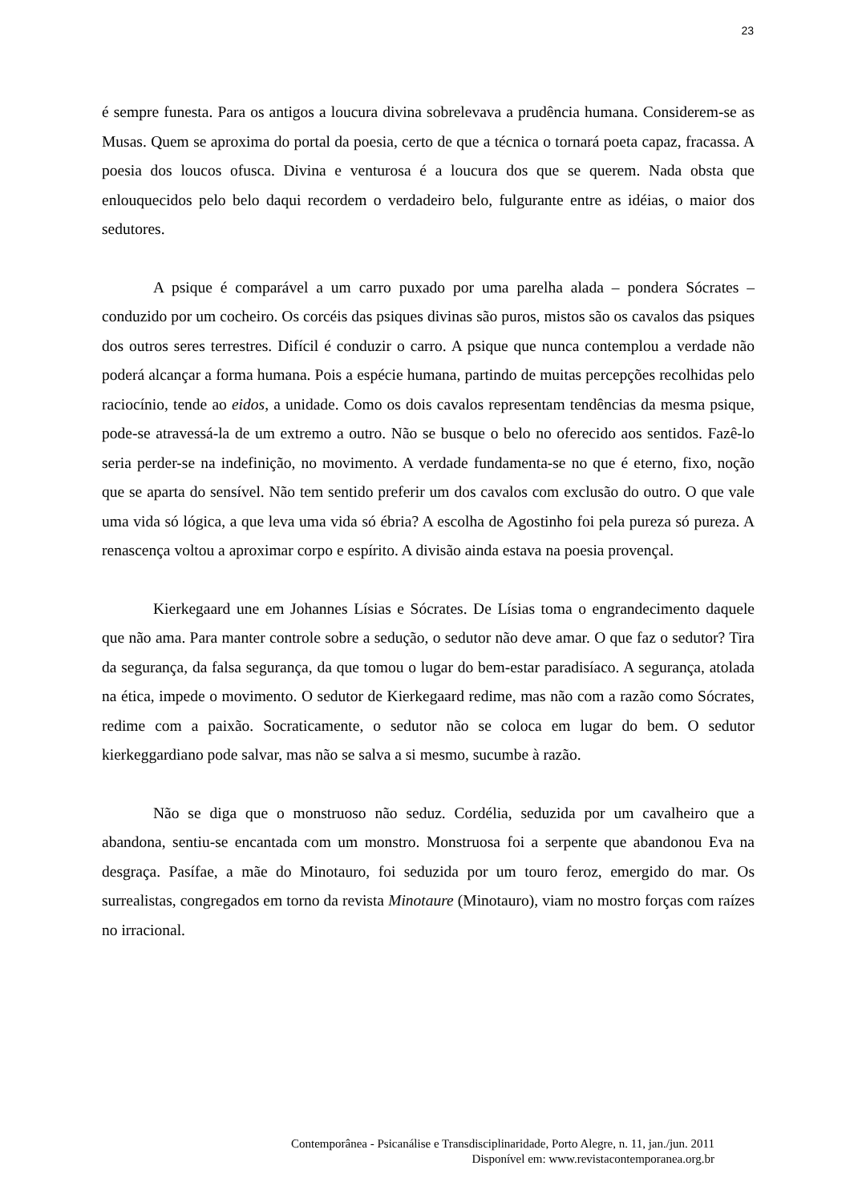23
é sempre funesta. Para os antigos a loucura divina sobrelevava a prudência humana. Considerem-se as Musas. Quem se aproxima do portal da poesia, certo de que a técnica o tornará poeta capaz, fracassa. A poesia dos loucos ofusca. Divina e venturosa é a loucura dos que se querem. Nada obsta que enlouquecidos pelo belo daqui recordem o verdadeiro belo, fulgurante entre as idéias, o maior dos sedutores.
A psique é comparável a um carro puxado por uma parelha alada – pondera Sócrates – conduzido por um cocheiro. Os corcéis das psiques divinas são puros, mistos são os cavalos das psiques dos outros seres terrestres. Difícil é conduzir o carro. A psique que nunca contemplou a verdade não poderá alcançar a forma humana. Pois a espécie humana, partindo de muitas percepções recolhidas pelo raciocínio, tende ao eidos, a unidade. Como os dois cavalos representam tendências da mesma psique, pode-se atravessá-la de um extremo a outro. Não se busque o belo no oferecido aos sentidos. Fazê-lo seria perder-se na indefinição, no movimento. A verdade fundamenta-se no que é eterno, fixo, noção que se aparta do sensível. Não tem sentido preferir um dos cavalos com exclusão do outro. O que vale uma vida só lógica, a que leva uma vida só ébria? A escolha de Agostinho foi pela pureza só pureza. A renascença voltou a aproximar corpo e espírito. A divisão ainda estava na poesia provençal.
Kierkegaard une em Johannes Lísias e Sócrates. De Lísias toma o engrandecimento daquele que não ama. Para manter controle sobre a sedução, o sedutor não deve amar. O que faz o sedutor? Tira da segurança, da falsa segurança, da que tomou o lugar do bem-estar paradisíaco. A segurança, atolada na ética, impede o movimento. O sedutor de Kierkegaard redime, mas não com a razão como Sócrates, redime com a paixão. Socraticamente, o sedutor não se coloca em lugar do bem. O sedutor kierkeggardiano pode salvar, mas não se salva a si mesmo, sucumbe à razão.
Não se diga que o monstruoso não seduz. Cordélia, seduzida por um cavalheiro que a abandona, sentiu-se encantada com um monstro. Monstruosa foi a serpente que abandonou Eva na desgraça. Pasífae, a mãe do Minotauro, foi seduzida por um touro feroz, emergido do mar. Os surrealistas, congregados em torno da revista Minotaure (Minotauro), viam no mostro forças com raízes no irracional.
Contemporânea - Psicanálise e Transdisciplinaridade, Porto Alegre, n. 11, jan./jun. 2011
Disponível em: www.revistacontemporanea.org.br